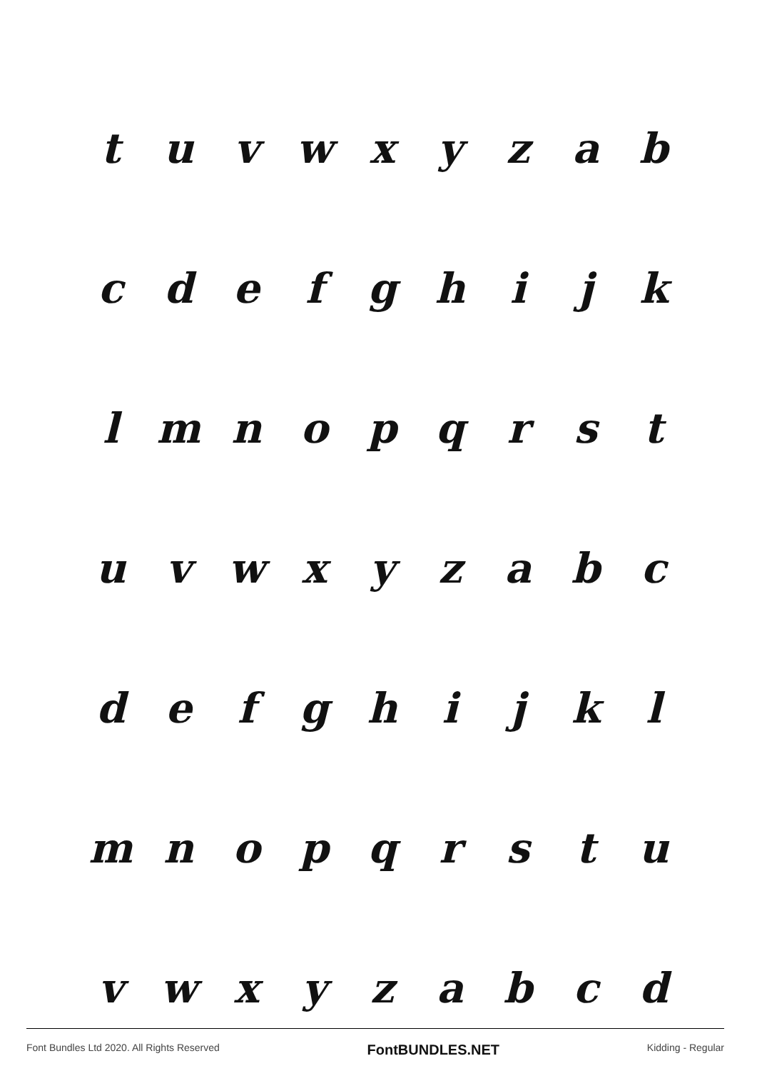tuvwxyzab
cdefghijk
lmnopqrst
uvwxyzabc
defghijkl
mnopqrstu
vwxyzabcd
Font Bundles Ltd 2020. All Rights Reserved FontBUNDLES.NET Kidding - Regular